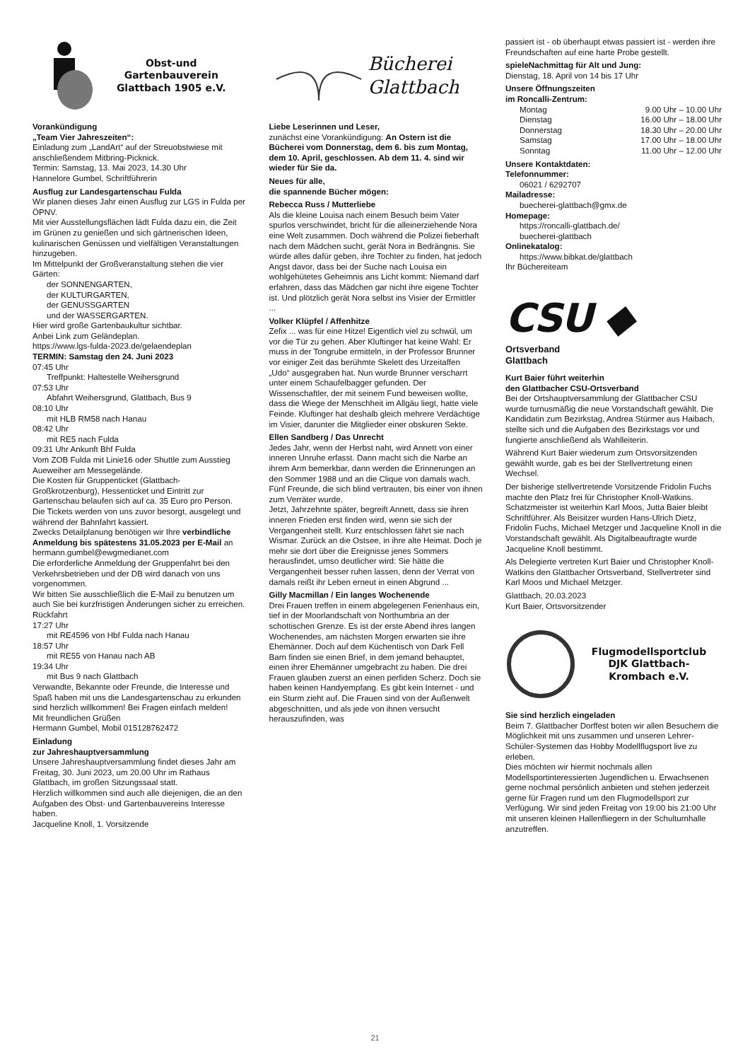Obst-und
Gartenbauverein
Glattbach 1905 e.V.
Vorankündigung
„Team Vier Jahreszeiten“:
Einladung zum „LandArt“ auf der Streuobstwiese mit anschließendem Mitbring-Picknick.
Termin: Samstag, 13. Mai 2023, 14.30 Uhr
Hannelore Gumbel, Schriftführerin
Ausflug zur Landesgartenschau Fulda
Wir planen dieses Jahr einen Ausflug zur LGS in Fulda per ÖPNV.
Mit vier Ausstellungsflächen lädt Fulda dazu ein, die Zeit im Grünen zu genießen und sich gärtnerischen Ideen, kulinarischen Genüssen und vielfältigen Veranstaltungen hinzugeben.
Im Mittelpunkt der Großveranstaltung stehen die vier Gärten:
der SONNENGARTEN,
der KULTURGARTEN,
der GENUSSGARTEN
und der WASSERGARTEN.
Hier wird große Gartenbaukultur sichtbar.
Anbei Link zum Geländeplan.
https://www.lgs-fulda-2023.de/gelaendeplan
TERMIN: Samstag den 24. Juni 2023
07:45 Uhr
Treffpunkt: Haltestelle Weihersgrund
07:53 Uhr
Abfahrt Weihersgrund, Glattbach, Bus 9
08:10 Uhr
mit HLB RM58 nach Hanau
08:42 Uhr
mit RE5 nach Fulda
09:31 Uhr Ankunft Bhf Fulda
Vom ZOB Fulda mit Linie16 oder Shuttle zum Ausstieg Aueweiher am Messegelände.
Die Kosten für Gruppenticket (Glattbach-Großkrotzenburg), Hessenticket und Eintritt zur Gartenschau belaufen sich auf ca. 35 Euro pro Person. Die Tickets werden von uns zuvor besorgt, ausgelegt und während der Bahnfahrt kassiert.
Zwecks Detailplanung benötigen wir Ihre verbindliche Anmeldung bis spätestens 31.05.2023 per E-Mail an hermann.gumbel@ewgmedianet.com
Die erforderliche Anmeldung der Gruppenfahrt bei den Verkehrsbetrieben und der DB wird danach von uns vorgenommen.
Wir bitten Sie ausschließlich die E-Mail zu benutzen um auch Sie bei kurzfristigen Änderungen sicher zu erreichen.
Rückfahrt
17:27 Uhr
mit RE4596 von Hbf Fulda nach Hanau
18:57 Uhr
mit RE55 von Hanau nach AB
19:34 Uhr
mit Bus 9 nach Glattbach
Verwandte, Bekannte oder Freunde, die Interesse und Spaß haben mit uns die Landesgartenschau zu erkunden sind herzlich willkommen! Bei Fragen einfach melden!
Mit freundlichen Grüßen
Hermann Gumbel, Mobil 015128762472
Einladung
zur Jahreshauptversammlung
Unsere Jahreshauptversammlung findet dieses Jahr am Freitag, 30. Juni 2023, um 20.00 Uhr im Rathaus Glattbach, im großen Sitzungssaal statt.
Herzlich willkommen sind auch alle diejenigen, die an den Aufgaben des Obst- und Gartenbauvereins Interesse haben.
Jacqueline Knoll, 1. Vorsitzende
Bücherei
Glattbach
Liebe Leserinnen und Leser,
zunächst eine Vorankündigung: An Ostern ist die Bücherei vom Donnerstag, dem 6. bis zum Montag, dem 10. April, geschlossen. Ab dem 11. 4. sind wir wieder für Sie da.
Neues für alle,
die spannende Bücher mögen:
Rebecca Russ / Mutterliebe
Als die kleine Louisa nach einem Besuch beim Vater spurlos verschwindet, bricht für die alleinerziehende Nora eine Welt zusammen. Doch während die Polizei fieberhaft nach dem Mädchen sucht, gerät Nora in Bedrängnis. Sie würde alles dafür geben, ihre Tochter zu finden, hat jedoch Angst davor, dass bei der Suche nach Louisa ein wohlgehütetes Geheimnis ans Licht kommt: Niemand darf erfahren, dass das Mädchen gar nicht ihre eigene Tochter ist. Und plötzlich gerät Nora selbst ins Visier der Ermittler ...
Volker Klüpfel / Affenhitze
Zefix ... was für eine Hitze! Eigentlich viel zu schwül, um vor die Tür zu gehen. Aber Kluftinger hat keine Wahl: Er muss in der Tongrube ermitteln, in der Professor Brunner vor einiger Zeit das berühmte Skelett des Urzeitaffen „Udo“ ausgegraben hat. Nun wurde Brunner verscharrt unter einem Schaufelbagger gefunden. Der Wissenschaftler, der mit seinem Fund beweisen wollte, dass die Wiege der Menschheit im Allgäu liegt, hatte viele Feinde. Kluftinger hat deshalb gleich mehrere Verdächtige im Visier, darunter die Mitglieder einer obskuren Sekte.
Ellen Sandberg / Das Unrecht
Jedes Jahr, wenn der Herbst naht, wird Annett von einer inneren Unruhe erfasst. Dann macht sich die Narbe an ihrem Arm bemerkbar, dann werden die Erinnerungen an den Sommer 1988 und an die Clique von damals wach. Fünf Freunde, die sich blind vertrauten, bis einer von ihnen zum Verräter wurde.
Jetzt, Jahrzehnte später, begreift Annett, dass sie ihren inneren Frieden erst finden wird, wenn sie sich der Vergangenheit stellt. Kurz entschlossen fährt sie nach Wismar. Zurück an die Ostsee, in ihre alte Heimat. Doch je mehr sie dort über die Ereignisse jenes Sommers herausfindet, umso deutlicher wird: Sie hätte die Vergangenheit besser ruhen lassen, denn der Verrat von damals reißt ihr Leben erneut in einen Abgrund ...
Gilly Macmillan / Ein langes Wochenende
Drei Frauen treffen in einem abgelegenen Ferienhaus ein, tief in der Moorlandschaft von Northumbria an der schottischen Grenze. Es ist der erste Abend ihres langen Wochenendes, am nächsten Morgen erwarten sie ihre Ehemänner. Doch auf dem Küchentisch von Dark Fell Barn finden sie einen Brief, in dem jemand behauptet, einen ihrer Ehemänner umgebracht zu haben. Die drei Frauen glauben zuerst an einen perfiden Scherz. Doch sie haben keinen Handyempfang. Es gibt kein Internet - und ein Sturm zieht auf. Die Frauen sind von der Außenwelt abgeschnitten, und als jede von ihnen versucht herauszufinden, was
passiert ist - ob überhaupt etwas passiert ist - werden ihre Freundschaften auf eine harte Probe gestellt.
spieleNachmittag für Alt und Jung:
Dienstag, 18. April von 14 bis 17 Uhr
Unsere Öffnungszeiten
im Roncalli-Zentrum:
| Montag | 9.00 Uhr – 10.00 Uhr |
| Dienstag | 16.00 Uhr – 18.00 Uhr |
| Donnerstag | 18.30 Uhr – 20.00 Uhr |
| Samstag | 17.00 Uhr – 18.00 Uhr |
| Sonntag | 11.00 Uhr – 12.00 Uhr |
Unsere Kontaktdaten:
Telefonnummer:
06021 / 6292707
Mailadresse:
buecherei-glattbach@gmx.de
Homepage:
https://roncalli-glattbach.de/
buecherei-glattbach
Onlinekatalog:
https://www.bibkat.de/glattbach
Ihr Büchereiteam
CSU ◆
Ortsverband
Glattbach
Kurt Baier führt weiterhin
den Glattbacher CSU-Ortsverband
Bei der Ortshauptversammlung der Glattbacher CSU wurde turnusmäßig die neue Vorstandschaft gewählt. Die Kandidatin zum Bezirkstag, Andrea Stürmer aus Haibach, stellte sich und die Aufgaben des Bezirkstags vor und fungierte anschließend als Wahlleiterin.
Während Kurt Baier wiederum zum Ortsvorsitzenden gewählt wurde, gab es bei der Stellvertretung einen Wechsel.
Der bisherige stellvertretende Vorsitzende Fridolin Fuchs machte den Platz frei für Christopher Knoll-Watkins. Schatzmeister ist weiterhin Karl Moos, Jutta Baier bleibt Schriftführer. Als Beisitzer wurden Hans-Ulrich Dietz, Fridolin Fuchs, Michael Metzger und Jacqueline Knoll in die Vorstandschaft gewählt. Als Digitalbeauftragte wurde Jacqueline Knoll bestimmt.
Als Delegierte vertreten Kurt Baier und Christopher Knoll-Watkins den Glattbacher Ortsverband, Stellvertreter sind Karl Moos und Michael Metzger.
Glattbach, 20.03.2023
Kurt Baier, Ortsvorsitzender
Flugmodellsportclub
DJK Glattbach-
Krombach e.V.
Sie sind herzlich eingeladen
Beim 7. Glattbacher Dorffest boten wir allen Besuchern die Möglichkeit mit uns zusammen und unseren Lehrer-Schüler-Systemen das Hobby Modellflugsport live zu erleben.
Dies möchten wir hiermit nochmals allen Modellsportinteressierten Jugendlichen u. Erwachsenen gerne nochmal persönlich anbieten und stehen jederzeit gerne für Fragen rund um den Flugmodellsport zur Verfügung. Wir sind jeden Freitag von 19:00 bis 21:00 Uhr mit unseren kleinen Hallenfliegern in der Schulturnhalle anzutreffen.
21